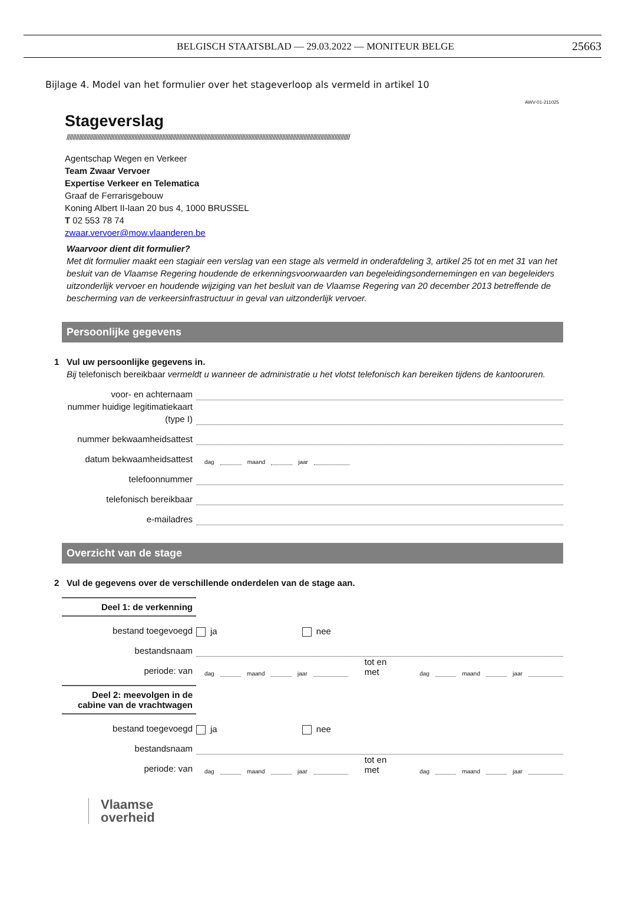BELGISCH STAATSBLAD — 29.03.2022 — MONITEUR BELGE
25663
Bijlage 4. Model van het formulier over het stageverloop als vermeld in artikel 10
AWV-01-211025
Stageverslag
////////////////////////////////////////////////////////////////////////////////////////////////////////////////////////////////////////////////////////////////////////////////////////
Agentschap Wegen en Verkeer
Team Zwaar Vervoer
Expertise Verkeer en Telematica
Graaf de Ferrarisgebouw
Koning Albert II-laan 20 bus 4, 1000 BRUSSEL
T 02 553 78 74
zwaar.vervoer@mow.vlaanderen.be
Waarvoor dient dit formulier?
Met dit formulier maakt een stagiair een verslag van een stage als vermeld in onderafdeling 3, artikel 25 tot en met 31 van het besluit van de Vlaamse Regering houdende de erkenningsvoorwaarden van begeleidingsondernemingen en van begeleiders uitzonderlijk vervoer en houdende wijziging van het besluit van de Vlaamse Regering van 20 december 2013 betreffende de bescherming van de verkeersinfrastructuur in geval van uitzonderlijk vervoer.
Persoonlijke gegevens
1 Vul uw persoonlijke gegevens in.
Bij telefonisch bereikbaar vermeldt u wanneer de administratie u het vlotst telefonisch kan bereiken tijdens de kantooruren.
voor- en achternaam
nummer huidige legitimatiekaart (type I)
nummer bekwaamheidsattest
datum bekwaamheidsattest
dag maand jaar
telefoonnummer
telefonisch bereikbaar
e-mailadres
Overzicht van de stage
2 Vul de gegevens over de verschillende onderdelen van de stage aan.
Deel 1: de verkenning
bestand toegevoegd
ja nee
bestandsnaam
periode: van
dag maand jaar tot en met dag maand jaar
Deel 2: meevolgen in de cabine van de vrachtwagen
bestand toegevoegd
ja nee
bestandsnaam
periode: van
dag maand jaar tot en met dag maand jaar
Vlaamse
overheid